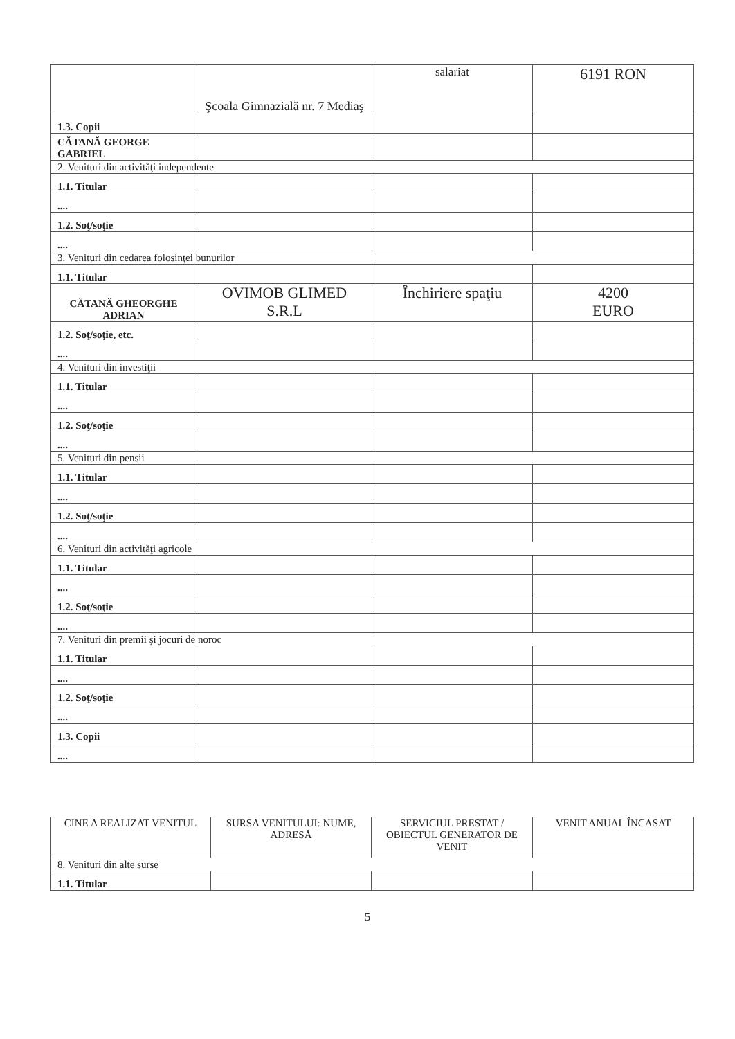| | Şcoala Gimnazială nr. 7 Mediaş | salariat | 6191 RON |
| 1.3. Copii | | | |
| CĂTANĂ GEORGE GABRIEL | | | |
| 2. Venituri din activităţi independente | | | |
| 1.1. Titular | | | |
| .... | | | |
| 1.2. Soţ/soţie | | | |
| .... | | | |
| 3. Venituri din cedarea folosinţei bunurilor | | | |
| 1.1. Titular | | | |
| CĂTANĂ GHEORGHE ADRIAN | OVIMOB GLIMED S.R.L | Închiriere spaţiu | 4200 EURO |
| 1.2. Soţ/soţie, etc. | | | |
| .... | | | |
| 4. Venituri din investiţii | | | |
| 1.1. Titular | | | |
| .... | | | |
| 1.2. Soţ/soţie | | | |
| .... | | | |
| 5. Venituri din pensii | | | |
| 1.1. Titular | | | |
| .... | | | |
| 1.2. Soţ/soţie | | | |
| .... | | | |
| 6. Venituri din activităţi agricole | | | |
| 1.1. Titular | | | |
| .... | | | |
| 1.2. Soţ/soţie | | | |
| .... | | | |
| 7. Venituri din premii şi jocuri de noroc | | | |
| 1.1. Titular | | | |
| .... | | | |
| 1.2. Soţ/soţie | | | |
| .... | | | |
| 1.3. Copii | | | |
| .... | | | |
| CINE A REALIZAT VENITUL | SURSA VENITULUI: NUME, ADRESĂ | SERVICIUL PRESTAT / OBIECTUL GENERATOR DE VENIT | VENIT ANUAL ÎNCASAT |
| --- | --- | --- | --- |
| 8. Venituri din alte surse | | | |
| 1.1. Titular | | | |
5